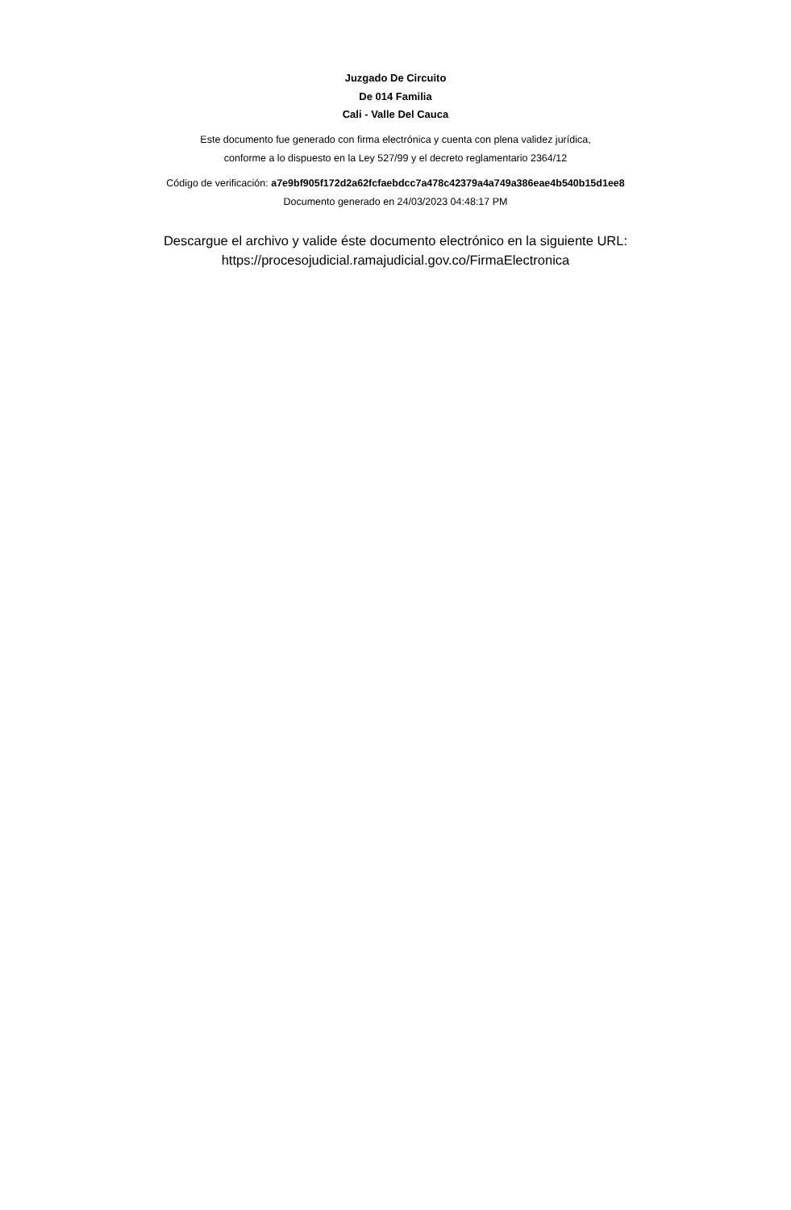Juzgado De Circuito
De 014 Familia
Cali - Valle Del Cauca
Este documento fue generado con firma electrónica y cuenta con plena validez jurídica,
conforme a lo dispuesto en la Ley 527/99 y el decreto reglamentario 2364/12
Código de verificación: a7e9bf905f172d2a62fcfaebdcc7a478c42379a4a749a386eae4b540b15d1ee8
Documento generado en 24/03/2023 04:48:17 PM
Descargue el archivo y valide éste documento electrónico en la siguiente URL:
https://procesojudicial.ramajudicial.gov.co/FirmaElectronica